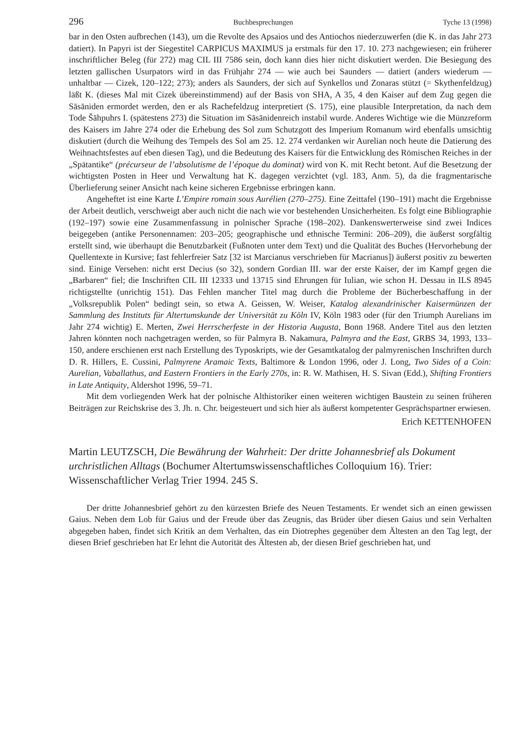296 Buchbesprechungen Tyche 13 (1998)
bar in den Osten aufbrechen (143), um die Revolte des Apsaios und des Antiochos niederzuwerfen (die K. in das Jahr 273 datiert). In Papyri ist der Siegestitel CARPICUS MAXIMUS ja erstmals für den 17. 10. 273 nachgewiesen; ein früherer inschriftlicher Beleg (für 272) mag CIL III 7586 sein, doch kann dies hier nicht diskutiert werden. Die Besiegung des letzten gallischen Usurpators wird in das Frühjahr 274 — wie auch bei Saunders — datiert (anders wiederum — unhaltbar — Cizek, 120–122; 273); anders als Saunders, der sich auf Synkellos und Zonaras stützt (= Skythenfeldzug) läßt K. (dieses Mal mit Cizek übereinstimmend) auf der Basis von SHA, A 35, 4 den Kaiser auf dem Zug gegen die Sāsāniden ermordet werden, den er als Rachefeldzug interpretiert (S. 175), eine plausible Interpretation, da nach dem Tode Šāhpuhrs I. (spätestens 273) die Situation im Sāsānidenreich instabil wurde. Anderes Wichtige wie die Münzreform des Kaisers im Jahre 274 oder die Erhebung des Sol zum Schutzgott des Imperium Romanum wird ebenfalls umsichtig diskutiert (durch die Weihung des Tempels des Sol am 25. 12. 274 verdanken wir Aurelian noch heute die Datierung des Weihnachtsfestes auf eben diesen Tag), und die Bedeutung des Kaisers für die Entwicklung des Römischen Reiches in der „Spätantike“ (précurseur de l’absolutisme de l’époque du dominat) wird von K. mit Recht betont. Auf die Besetzung der wichtigsten Posten in Heer und Verwaltung hat K. dagegen verzichtet (vgl. 183, Anm. 5), da die fragmentarische Überlieferung seiner Ansicht nach keine sicheren Ergebnisse erbringen kann.
Angeheftet ist eine Karte L’Empire romain sous Aurélien (270–275). Eine Zeittafel (190–191) macht die Ergebnisse der Arbeit deutlich, verschweigt aber auch nicht die nach wie vor bestehenden Unsicherheiten. Es folgt eine Bibliographie (192–197) sowie eine Zusammenfassung in polnischer Sprache (198–202). Dankenswerterweise sind zwei Indices beigegeben (antike Personennamen: 203–205; geographische und ethnische Termini: 206–209), die äußerst sorgfältig erstellt sind, wie überhaupt die Benutzbarkeit (Fußnoten unter dem Text) und die Qualität des Buches (Hervorhebung der Quellentexte in Kursive; fast fehlerfreier Satz [32 ist Marcianus verschrieben für Macrianus]) äußerst positiv zu bewerten sind. Einige Versehen: nicht erst Decius (so 32), sondern Gordian III. war der erste Kaiser, der im Kampf gegen die „Barbaren“ fiel; die Inschriften CIL III 12333 und 13715 sind Ehrungen für Iulian, wie schon H. Dessau in ILS 8945 richtigstellte (unrichtig 151). Das Fehlen mancher Titel mag durch die Probleme der Bücherbeschaffung in der „Volksrepublik Polen“ bedingt sein, so etwa A. Geissen, W. Weiser, Katalog alexandrinischer Kaisermünzen der Sammlung des Instituts für Altertumskunde der Universität zu Köln IV, Köln 1983 oder (für den Triumph Aurelians im Jahr 274 wichtig) E. Merten, Zwei Herrscherfeste in der Historia Augusta, Bonn 1968. Andere Titel aus den letzten Jahren könnten noch nachgetragen werden, so für Palmyra B. Nakamura, Palmyra and the East, GRBS 34, 1993, 133–150, andere erschienen erst nach Erstellung des Typoskripts, wie der Gesamtkatalog der palmyrenischen Inschriften durch D. R. Hillers, E. Cussini, Palmyrene Aramaic Texts, Baltimore & London 1996, oder J. Long, Two Sides of a Coin: Aurelian, Vaballathus, and Eastern Frontiers in the Early 270s, in: R. W. Mathisen, H. S. Sivan (Edd.), Shifting Frontiers in Late Antiquity, Aldershot 1996, 59–71.
Mit dem vorliegenden Werk hat der polnische Althistoriker einen weiteren wichtigen Baustein zu seinen früheren Beiträgen zur Reichskrise des 3. Jh. n. Chr. beigesteuert und sich hier als äußerst kompetenter Gesprächspartner erwiesen.
Erich KETTENHOFEN
Martin LEUTZSCH, Die Bewährung der Wahrheit: Der dritte Johannesbrief als Dokument urchristlichen Alltags (Bochumer Altertumswissenschaftliches Colloquium 16). Trier: Wissenschaftlicher Verlag Trier 1994. 245 S.
Der dritte Johannesbrief gehört zu den kürzesten Briefe des Neuen Testaments. Er wendet sich an einen gewissen Gaius. Neben dem Lob für Gaius und der Freude über das Zeugnis, das Brüder über diesen Gaius und sein Verhalten abgegeben haben, findet sich Kritik an dem Verhalten, das ein Diotrephes gegenüber dem Ältesten an den Tag legt, der diesen Brief geschrieben hat Er lehnt die Autorität des Ältesten ab, der diesen Brief geschrieben hat, und